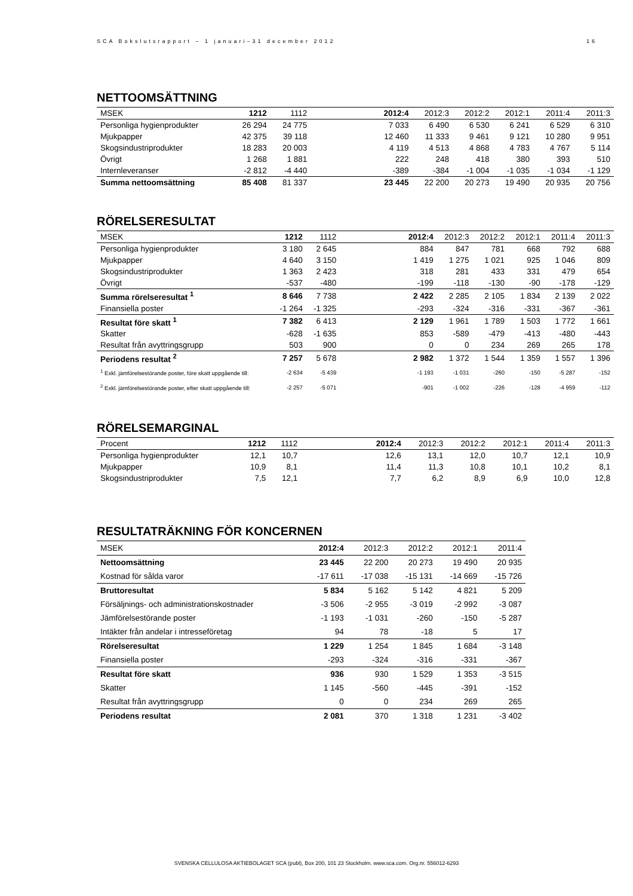SCA Bokslutsrapport – 1 januari–31 december 2012 16
NETTOOMSÄTTNING
| MSEK | 1212 | 1112 | | 2012:4 | 2012:3 | 2012:2 | 2012:1 | 2011:4 | 2011:3 |
| --- | --- | --- | --- | --- | --- | --- | --- | --- | --- |
| Personliga hygienprodukter | 26 294 | 24 775 | | 7 033 | 6 490 | 6 530 | 6 241 | 6 529 | 6 310 |
| Mjukpapper | 42 375 | 39 118 | | 12 460 | 11 333 | 9 461 | 9 121 | 10 280 | 9 951 |
| Skogsindustriprodukter | 18 283 | 20 003 | | 4 119 | 4 513 | 4 868 | 4 783 | 4 767 | 5 114 |
| Övrigt | 1 268 | 1 881 | | 222 | 248 | 418 | 380 | 393 | 510 |
| Internleveranser | -2 812 | -4 440 | | -389 | -384 | -1 004 | -1 035 | -1 034 | -1 129 |
| Summa nettoomsättning | 85 408 | 81 337 | | 23 445 | 22 200 | 20 273 | 19 490 | 20 935 | 20 756 |
RÖRELSERESULTAT
| MSEK | 1212 | 1112 | | 2012:4 | 2012:3 | 2012:2 | 2012:1 | 2011:4 | 2011:3 |
| --- | --- | --- | --- | --- | --- | --- | --- | --- | --- |
| Personliga hygienprodukter | 3 180 | 2 645 | | 884 | 847 | 781 | 668 | 792 | 688 |
| Mjukpapper | 4 640 | 3 150 | | 1 419 | 1 275 | 1 021 | 925 | 1 046 | 809 |
| Skogsindustriprodukter | 1 363 | 2 423 | | 318 | 281 | 433 | 331 | 479 | 654 |
| Övrigt | -537 | -480 | | -199 | -118 | -130 | -90 | -178 | -129 |
| Summa rörelseresultat <sup>1</sup> | 8 646 | 7 738 | | 2 422 | 2 285 | 2 105 | 1 834 | 2 139 | 2 022 |
| Finansiella poster | -1 264 | -1 325 | | -293 | -324 | -316 | -331 | -367 | -361 |
| Resultat före skatt <sup>1</sup> | 7 382 | 6 413 | | 2 129 | 1 961 | 1 789 | 1 503 | 1 772 | 1 661 |
| Skatter | -628 | -1 635 | | 853 | -589 | -479 | -413 | -480 | -443 |
| Resultat från avyttringsgrupp | 503 | 900 | | 0 | 0 | 234 | 269 | 265 | 178 |
| Periodens resultat <sup>2</sup> | 7 257 | 5 678 | | 2 982 | 1 372 | 1 544 | 1 359 | 1 557 | 1 396 |
| <sup>1</sup> Exkl. jämförelsestörande poster, före skatt uppgående till: | -2 634 | -5 439 | | -1 193 | -1 031 | -260 | -150 | -5 287 | -152 |
| <sup>2</sup> Exkl. jämförelsestörande poster, efter skatt uppgående till: | -2 257 | -5 071 | | -901 | -1 002 | -226 | -128 | -4 959 | -112 |
RÖRELSEMARGINAL
| Procent | 1212 | 1112 | | 2012:4 | 2012:3 | 2012:2 | 2012:1 | 2011:4 | 2011:3 |
| --- | --- | --- | --- | --- | --- | --- | --- | --- | --- |
| Personliga hygienprodukter | 12,1 | 10,7 | | 12,6 | 13,1 | 12,0 | 10,7 | 12,1 | 10,9 |
| Mjukpapper | 10,9 | 8,1 | | 11,4 | 11,3 | 10,8 | 10,1 | 10,2 | 8,1 |
| Skogsindustriprodukter | 7,5 | 12,1 | | 7,7 | 6,2 | 8,9 | 6,9 | 10,0 | 12,8 |
RESULTATRÄKNING FÖR KONCERNEN
| MSEK | 2012:4 | 2012:3 | 2012:2 | 2012:1 | 2011:4 |
| --- | --- | --- | --- | --- | --- |
| Nettoomsättning | 23 445 | 22 200 | 20 273 | 19 490 | 20 935 |
| Kostnad för sålda varor | -17 611 | -17 038 | -15 131 | -14 669 | -15 726 |
| Bruttoresultat | 5 834 | 5 162 | 5 142 | 4 821 | 5 209 |
| Försäljnings- och administrationskostnader | -3 506 | -2 955 | -3 019 | -2 992 | -3 087 |
| Jämförelsestörande poster | -1 193 | -1 031 | -260 | -150 | -5 287 |
| Intäkter från andelar i intresseföretag | 94 | 78 | -18 | 5 | 17 |
| Rörelseresultat | 1 229 | 1 254 | 1 845 | 1 684 | -3 148 |
| Finansiella poster | -293 | -324 | -316 | -331 | -367 |
| Resultat före skatt | 936 | 930 | 1 529 | 1 353 | -3 515 |
| Skatter | 1 145 | -560 | -445 | -391 | -152 |
| Resultat från avyttringsgrupp | 0 | 0 | 234 | 269 | 265 |
| Periodens resultat | 2 081 | 370 | 1 318 | 1 231 | -3 402 |
SVENSKA CELLULOSA AKTIEBOLAGET SCA (publ), Box 200, 101 23 Stockholm. www.sca.com. Org.nr. 556012-6293